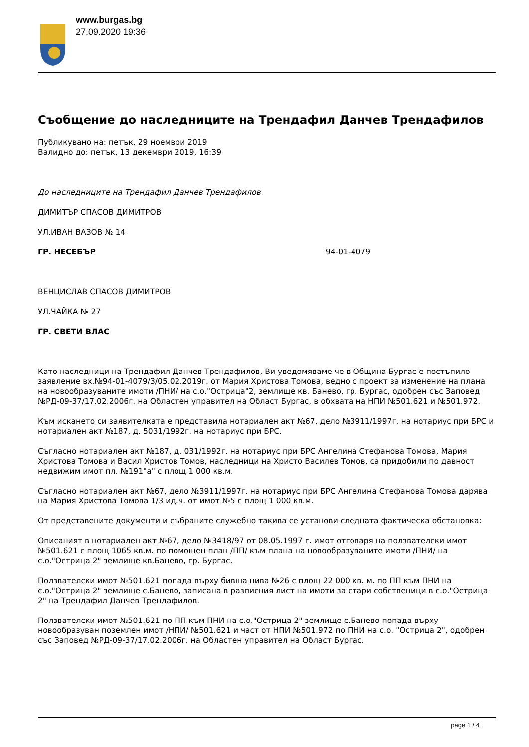www.burgas.bg
27.09.2020 19:36
Съобщение до наследниците на Трендафил Данчев Трендафилов
Публикувано на: петък, 29 ноември 2019
Валидно до: петък, 13 декември 2019, 16:39
До наследниците на Трендафил Данчев Трендафилов
ДИМИТЪР СПАСОВ ДИМИТРОВ
УЛ.ИВАН ВАЗОВ № 14
ГР. НЕСЕБЪР 94-01-4079
ВЕНЦИСЛАВ СПАСОВ ДИМИТРОВ
УЛ.ЧАЙКА № 27
ГР. СВЕТИ ВЛАС
Като наследници на Трендафил Данчев Трендафилов, Ви уведомяваме че в Община Бургас е постъпило заявление вх.№94-01-4079/3/05.02.2019г. от Мария Христова Томова, ведно с проект за изменение на плана на новообразуваните имоти /ПНИ/ на с.о."Острица"2, землище кв. Банево, гр. Бургас, одобрен със Заповед №РД-09-37/17.02.2006г. на Областен управител на Област Бургас, в обхвата на НПИ №501.621 и №501.972.
Към искането си заявителката е представила нотариален акт №67, дело №3911/1997г. на нотариус при БРС и нотариален акт №187, д. 5031/1992г. на нотариус при БРС.
Съгласно нотариален акт №187, д. 031/1992г. на нотариус при БРС Ангелина Стефанова Томова, Мария Христова Томова и Васил Христов Томов, наследници на Христо Василев Томов, са придобили по давност недвижим имот пл. №191"а" с площ 1 000 кв.м.
Съгласно нотариален акт №67, дело №3911/1997г. на нотариус при БРС Ангелина Стефанова Томова дарява на Мария Христова Томова 1/3 ид.ч. от имот №5 с площ 1 000 кв.м.
От представените документи и събраните служебно такива се установи следната фактическа обстановка:
Описаният в нотариален акт №67, дело №3418/97 от 08.05.1997 г. имот отговаря на ползвателски имот №501.621 с площ 1065 кв.м. по помощен план /ПП/ към плана на новообразуваните имоти /ПНИ/ на с.о."Острица 2" землище кв.Банево, гр. Бургас.
Ползвателски имот №501.621 попада върху бивша нива №26 с площ 22 000 кв. м. по ПП към ПНИ на с.о."Острица 2" землище с.Банево, записана в разписния лист на имоти за стари собственици в с.о."Острица 2" на Трендафил Данчев Трендафилов.
Ползвателски имот №501.621 по ПП към ПНИ на с.о."Острица 2" землище с.Банево попада върху новообразуван поземлен имот /НПИ/ №501.621 и част от НПИ №501.972 по ПНИ на с.о. "Острица 2", одобрен със Заповед №РД-09-37/17.02.2006г. на Областен управител на Област Бургас.
page 1 / 4